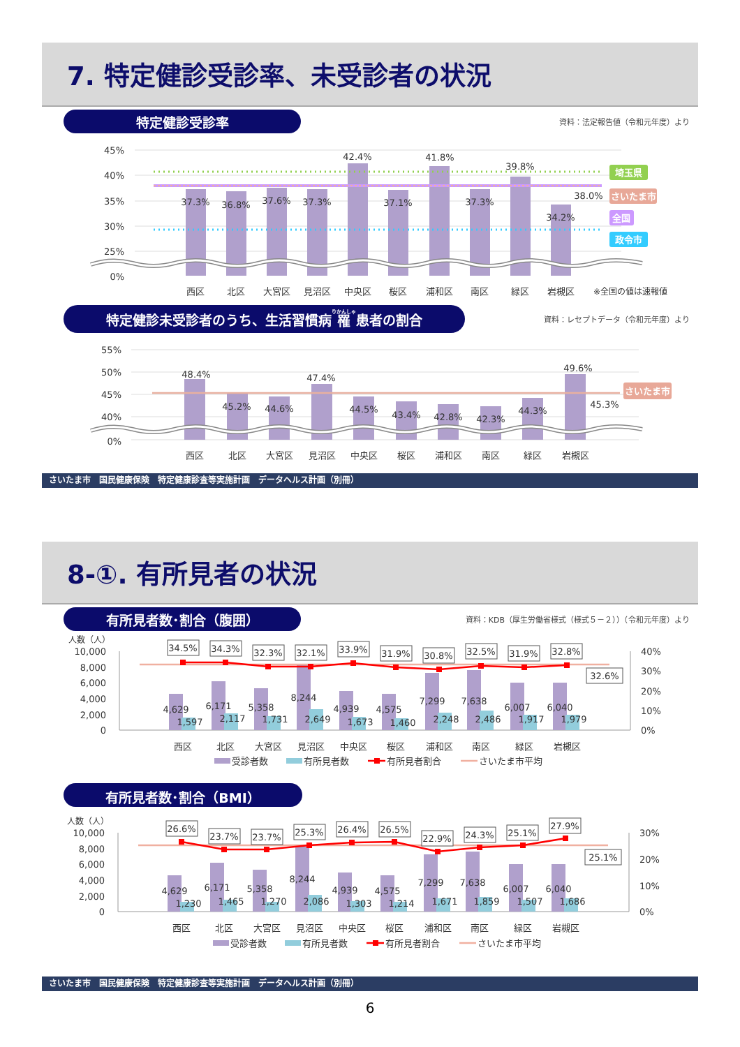7. 特定健診受診率、未受診者の状況
特定健診受診率
資料：法定報告値（令和元年度）より
45%
40%
35%
30%
25%
0%
37.3%
36.8%
37.6%
37.3%
42.4%
37.1%
41.8%
37.3%
39.8%
34.2%
38.0%
埼玉県
さいたま市
全国
政令市
西区
北区
大宮区
見沼区
中央区
桜区
浦和区
南区
緑区
岩槻区
※全国の値は速報値
特定健診未受診者のうち、生活習慣病 罹 患者の割合
資料：レセプトデータ（令和元年度）より
55%
50%
45%
40%
0%
48.4%
45.2%
44.6%
47.4%
44.5%
43.4%
42.8%
42.3%
44.3%
49.6%
45.3%
さいたま市
西区
北区
大宮区
見沼区
中央区
桜区
浦和区
南区
緑区
岩槻区
さいたま市　国民健康保険　特定健康診査等実施計画　データヘルス計画（別冊）
8-①. 有所見者の状況
有所見者数･割合（腹囲）
資料：KDB（厚生労働省様式（様式５－２））（令和元年度）より
人数（人）
10,000
8,000
6,000
4,000
2,000
0
40%
30%
20%
10%
0%
34.5%
34.3%
32.3%
32.1%
33.9%
31.9%
30.8%
32.5%
31.9%
32.8%
32.6%
4,629
6,171
5,358
8,244
4,939
4,575
7,299
7,638
6,007
6,040
1,597
2,117
1,731
2,649
1,673
1,460
2,248
2,486
1,917
1,979
西区
北区
大宮区
見沼区
中央区
桜区
浦和区
南区
緑区
岩槻区
受診者数
有所見者数
有所見者割合
さいたま市平均
有所見者数･割合（BMI）
人数（人）
10,000
8,000
6,000
4,000
2,000
0
30%
20%
10%
0%
26.6%
23.7%
23.7%
25.3%
26.4%
26.5%
22.9%
24.3%
25.1%
27.9%
25.1%
4,629
6,171
5,358
8,244
4,939
4,575
7,299
7,638
6,007
6,040
1,230
1,465
1,270
2,086
1,303
1,214
1,671
1,859
1,507
1,686
西区
北区
大宮区
見沼区
中央区
桜区
浦和区
南区
緑区
岩槻区
受診者数
有所見者数
有所見者割合
さいたま市平均
さいたま市　国民健康保険　特定健康診査等実施計画　データヘルス計画（別冊）
6